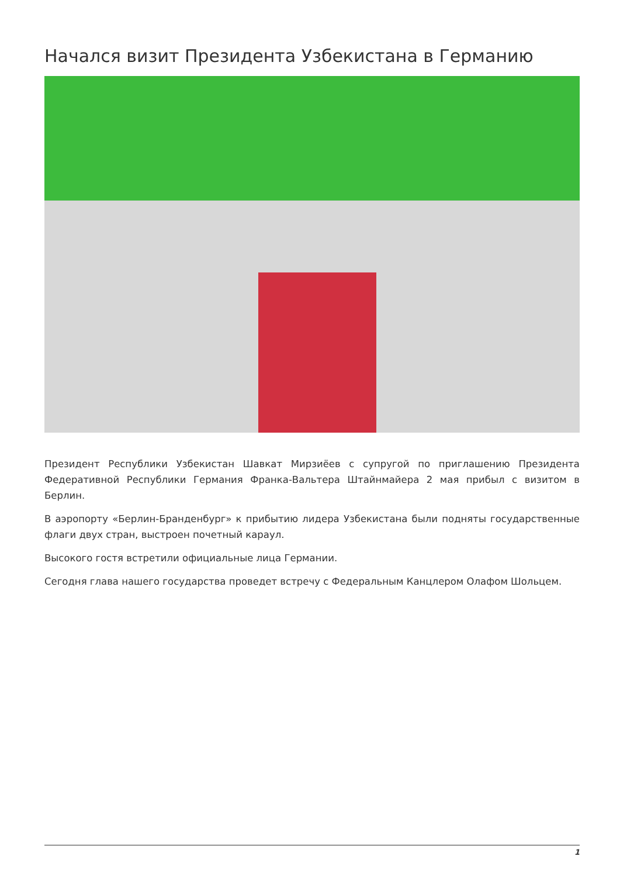Начался визит Президента Узбекистана в Германию
Президент Республики Узбекистан Шавкат Мирзиёев с супругой по приглашению Президента Федеративной Республики Германия Франка-Вальтера Штайнмайера 2 мая прибыл с визитом в Берлин.
В аэропорту «Берлин-Бранденбург» к прибытию лидера Узбекистана были подняты государственные флаги двух стран, выстроен почетный караул.
Высокого гостя встретили официальные лица Германии.
Сегодня глава нашего государства проведет встречу с Федеральным Канцлером Олафом Шольцем.
1